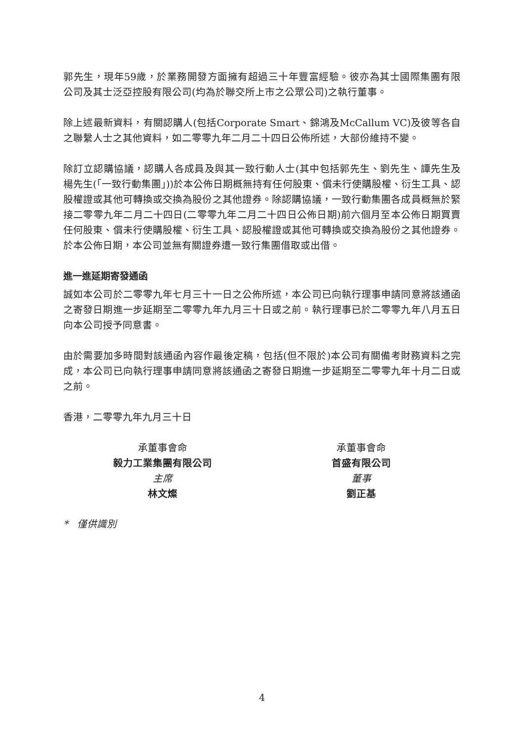郭先生，現年59歲，於業務開發方面擁有超過三十年豐富經驗。彼亦為其士國際集團有限公司及其士泛亞控股有限公司(均為於聯交所上市之公眾公司)之執行董事。
除上述最新資料，有關認購人(包括Corporate Smart、錦鴻及McCallum VC)及彼等各自之聯繫人士之其他資料，如二零零九年二月二十四日公佈所述，大部份維持不變。
除訂立認購協議，認購人各成員及與其一致行動人士(其中包括郭先生、劉先生、譚先生及楊先生(「一致行動集團」))於本公佈日期概無持有任何股東、償未行使購股權、衍生工具、認股權證或其他可轉換或交換為股份之其他證券。除認購協議，一致行動集團各成員概無於緊接二零零九年二月二十四日(二零零九年二月二十四日公佈日期)前六個月至本公佈日期買賣任何股東、償未行使購股權、衍生工具、認股權證或其他可轉換或交換為股份之其他證券。於本公佈日期，本公司並無有關證券遭一致行集團借取或出借。
進一進延期寄發通函
誠如本公司於二零零九年七月三十一日之公佈所述，本公司已向執行理事申請同意將該通函之寄發日期進一步延期至二零零九年九月三十日或之前。執行理事已於二零零九年八月五日向本公司授予同意書。
由於需要加多時間對該通函內容作最後定稿，包括(但不限於)本公司有關備考財務資料之完成，本公司已向執行理事申請同意將該通函之寄發日期進一步延期至二零零九年十月二日或之前。
香港，二零零九年九月三十日
承董事會命
毅力工業集團有限公司
主席
林文燦
承董事會命
首盛有限公司
董事
劉正基
* 僅供識別
4